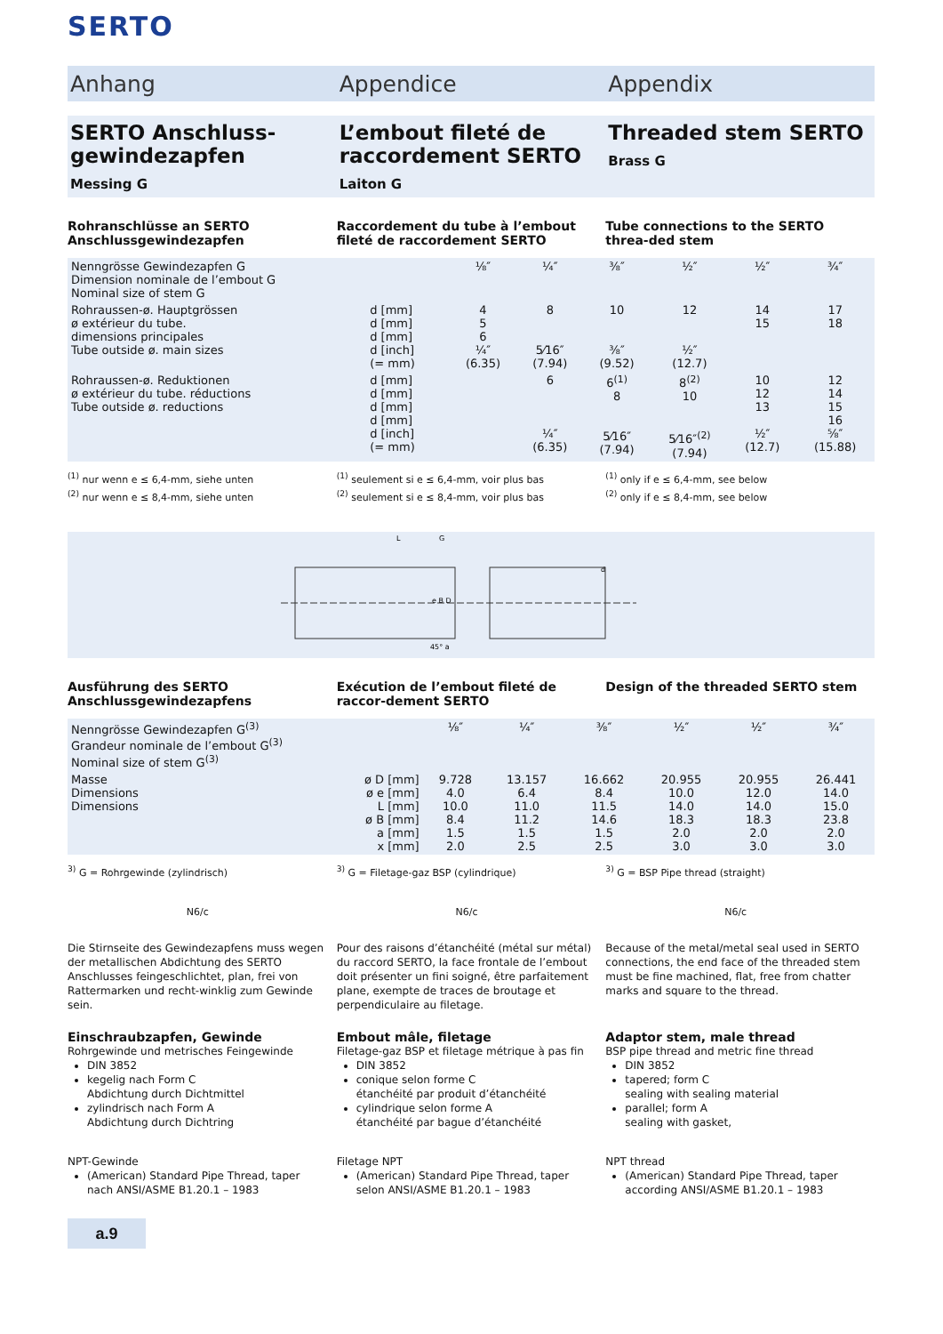SERTO
Anhang Appendice Appendix
SERTO Anschluss-gewindezapfen
Messing G
L’embout fileté de raccordement SERTO
Laiton G
Threaded stem SERTO
Brass G
Rohranschlüsse an SERTO Anschlussgewindezapfen
Raccordement du tube à l’embout fileté de raccordement SERTO
Tube connections to the SERTO threa-ded stem
| Nenngrösse Gewindezapfen G Dimension nominale de l’embout G Nominal size of stem G | | ⅛″ | ¼″ | ⅜″ | ½″ | ½″ | ¾″ |
| Rohraussen-ø. Hauptgrössen ø extérieur du tube. dimensions principales Tube outside ø. main sizes | d [mm] d [mm] d [mm] d [inch] (= mm) | 4 5 6 ¼″ (6.35) | 8 5⁄16″ (7.94) | 10 ⅜″ (9.52) | 12 ½″ (12.7) | 14 15 | 17 18 |
| Rohraussen-ø. Reduktionen ø extérieur du tube. réductions Tube outside ø. reductions | d [mm] d [mm] d [mm] d [mm] d [inch] (= mm) | | 6 ¼″ (6.35) | 6<sup>(1)</sup> 8 5⁄16″ (7.94) | 8<sup>(2)</sup> 10 5⁄16″<sup>(2)</sup> (7.94) | 10 12 13 ½″ (12.7) | 12 14 15 16 ⅝″ (15.88) |
<sup>(1)</sup> nur wenn e ≤ 6,4-mm, siehe unten
<sup>(2)</sup> nur wenn e ≤ 8,4-mm, siehe unten
<sup>(1)</sup> seulement si e ≤ 6,4-mm, voir plus bas
<sup>(2)</sup> seulement si e ≤ 8,4-mm, voir plus bas
<sup>(1)</sup> only if e ≤ 6,4-mm, see below
<sup>(2)</sup> only if e ≤ 8,4-mm, see below
L
G
e B D
d
45° a
Ausführung des SERTO Anschlussgewindezapfens
Exécution de l’embout fileté de raccor-dement SERTO
Design of the threaded SERTO stem
| Nenngrösse Gewindezapfen G<sup>(3)</sup> Grandeur nominale de l’embout G<sup>(3)</sup> Nominal size of stem G<sup>(3)</sup> | | ⅛″ | ¼″ | ⅜″ | ½″ | ½″ | ¾″ |
| Masse Dimensions Dimensions | ø D [mm] ø e [mm] L [mm] ø B [mm] a [mm] x [mm] | 9.728 4.0 10.0 8.4 1.5 2.0 | 13.157 6.4 11.0 11.2 1.5 2.5 | 16.662 8.4 11.5 14.6 1.5 2.5 | 20.955 10.0 14.0 18.3 2.0 3.0 | 20.955 12.0 14.0 18.3 2.0 3.0 | 26.441 14.0 15.0 23.8 2.0 3.0 |
<sup>3)</sup> G = Rohrgewinde (zylindrisch)
<sup>3)</sup> G = Filetage-gaz BSP (cylindrique)
<sup>3)</sup> G = BSP Pipe thread (straight)
N6/c N6/c N6/c
Die Stirnseite des Gewindezapfens muss wegen der metallischen Abdichtung des SERTO Anschlusses feingeschlichtet, plan, frei von Rattermarken und recht-winklig zum Gewinde sein.
Pour des raisons d’étanchéité (métal sur métal) du raccord SERTO, la face frontale de l’embout doit présenter un fini soigné, être parfaitement plane, exempte de traces de broutage et perpendiculaire au filetage.
Because of the metal/metal seal used in SERTO connections, the end face of the threaded stem must be fine machined, flat, free from chatter marks and square to the thread.
Einschraubzapfen, Gewinde
Rohrgewinde und metrisches Feingewinde
DIN 3852
kegelig nach Form C
Abdichtung durch Dichtmittel
zylindrisch nach Form A
Abdichtung durch Dichtring
NPT-Gewinde
(American) Standard Pipe Thread, taper nach ANSI/ASME B1.20.1 – 1983
Embout mâle, filetage
Filetage-gaz BSP et filetage métrique à pas fin
DIN 3852
conique selon forme C
étanchéité par produit d’étanchéité
cylindrique selon forme A
étanchéité par bague d’étanchéité
Filetage NPT
(American) Standard Pipe Thread, taper selon ANSI/ASME B1.20.1 – 1983
Adaptor stem, male thread
BSP pipe thread and metric fine thread
DIN 3852
tapered; form C
sealing with sealing material
parallel; form A
sealing with gasket,
NPT thread
(American) Standard Pipe Thread, taper according ANSI/ASME B1.20.1 – 1983
a.9